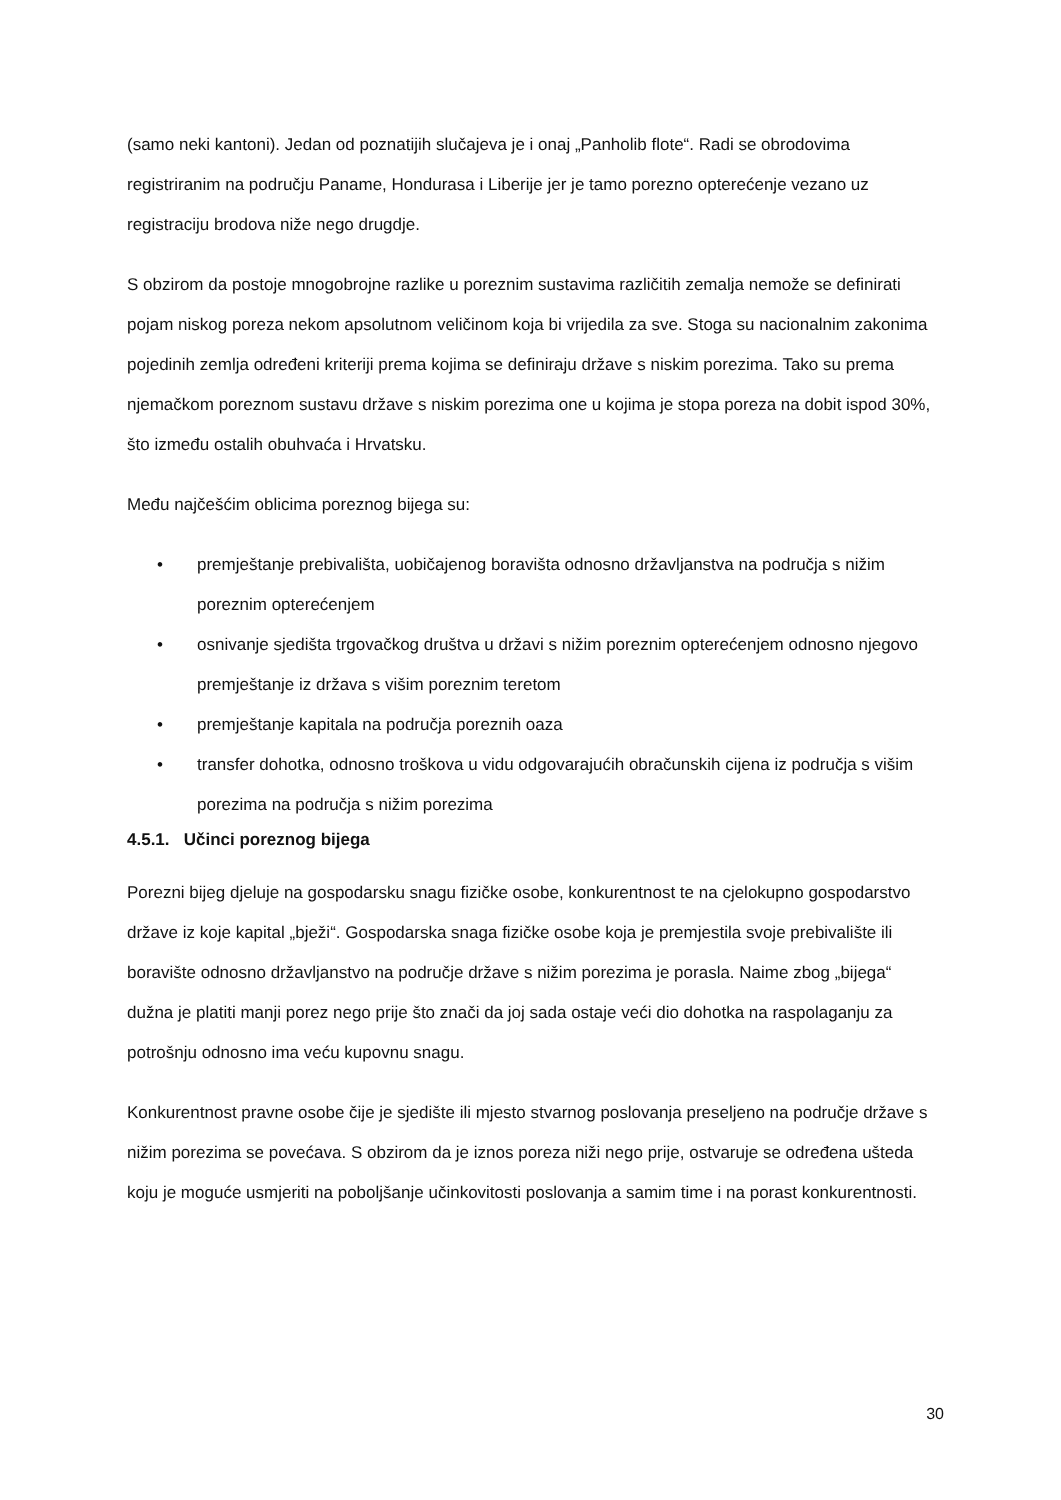(samo neki kantoni). Jedan od poznatijih slučajeva je i onaj „Panholib flote“. Radi se obrodovima registriranim na području Paname, Hondurasa i Liberije jer je tamo porezno opterećenje vezano uz registraciju brodova niže nego drugdje.
S obzirom da postoje mnogobrojne razlike u poreznim sustavima različitih zemalja nemože se definirati pojam niskog poreza nekom apsolutnom veličinom koja bi vrijedila za sve. Stoga su nacionalnim zakonima pojedinih zemlja određeni kriteriji prema kojima se definiraju države s niskim porezima. Tako su prema njemačkom poreznom sustavu države s niskim porezima one u kojima je stopa poreza na dobit ispod 30%, što između ostalih obuhvaća i Hrvatsku.
Među najčešćim oblicima poreznog bijega su:
• premještanje prebivališta, uobičajenog boravišta odnosno državljanstva na područja s nižim poreznim opterećenjem
• osnivanje sjedišta trgovačkog društva u državi s nižim poreznim opterećenjem odnosno njegovo premještanje iz država s višim poreznim teretom
• premještanje kapitala na područja poreznih oaza
• transfer dohotka, odnosno troškova u vidu odgovarajućih obračunskih cijena iz područja s višim porezima na područja s nižim porezima
4.5.1. Učinci poreznog bijega
Porezni bijeg djeluje na gospodarsku snagu fizičke osobe, konkurentnost te na cjelokupno gospodarstvo države iz koje kapital „bježi“. Gospodarska snaga fizičke osobe koja je premjestila svoje prebivalište ili boravište odnosno državljanstvo na područje države s nižim porezima je porasla. Naime zbog „bijega“ dužna je platiti manji porez nego prije što znači da joj sada ostaje veći dio dohotka na raspolaganju za potrošnju odnosno ima veću kupovnu snagu.
Konkurentnost pravne osobe čije je sjedište ili mjesto stvarnog poslovanja preseljeno na područje države s nižim porezima se povećava. S obzirom da je iznos poreza niži nego prije, ostvaruje se određena ušteda koju je moguće usmjeriti na poboljšanje učinkovitosti poslovanja a samim time i na porast konkurentnosti.
30